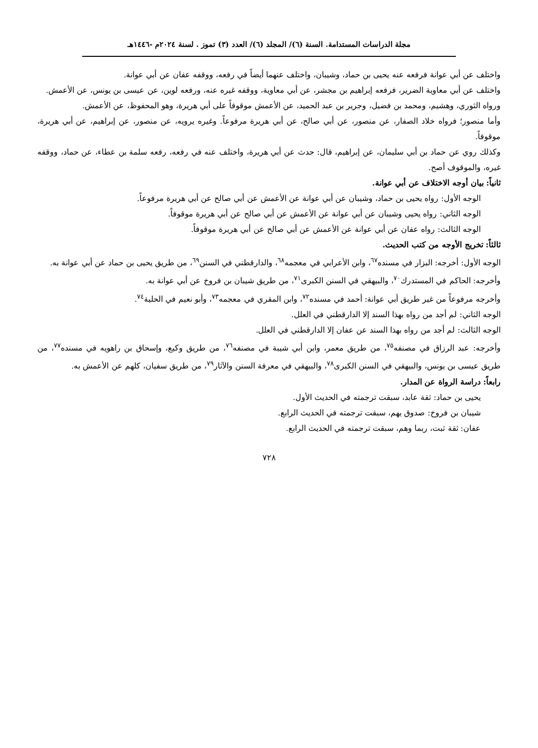مجلة الدراسات المستدامة. السنة (٦)/ المجلد (٦)/ العدد (٣) تموز . لسنة ٢٠٢٤م -١٤٤٦هـ
واختلف عن أبي عوانة فرفعه عنه يحيى بن حماد، وشيبان، واختلف عنهما أيضاً في رفعه، ووقفه عفان عن أبي عوانة.
واختلف عن أبي معاوية الضرير، فرفعه إبراهيم بن مجشر، عن أبي معاوية، ووقفه غيره عنه، ورفعه لوين، عن عيسى بن يونس، عن الأعمش.
ورواه الثوري، وهشيم، ومحمد بن فضيل، وجرير بن عبد الحميد، عن الأعمش موقوفاً على أبي هريرة، وهو المحفوظ، عن الأعمش.
وأما منصور؛ فرواه خلاد الصفار، عن منصور، عن أبي صالح، عن أبي هريرة مرفوعاً. وغيره يرويه، عن منصور، عن إبراهيم، عن أبي هريرة، موقوفاً.
وكذلك روي عن حماد بن أبي سليمان، عن إبراهيم، قال: حدث عن أبي هريرة، واختلف عنه في رفعه، رفعه سلمة بن عطاء، عن حماد، ووقفه غيره، والموقوف أصح.
ثانياً: بيان أوجه الاختلاف عن أبي عوانة.
الوجه الأول: رواه يحيى بن حماد، وشيبان عن أبي عوانة عن الأعمش عن أبي صالح عن أبي هريرة مرفوعاً.
الوجه الثاني: رواه يحيى وشيبان عن أبي عوانة عن الأعمش عن أبي صالح عن أبي هريرة موقوفاً.
الوجه الثالث: رواه عفان عن أبي عوانة عن الأعمش عن أبي صالح عن أبي هريرة موقوفاً.
ثالثاً: تخريج الأوجه من كتب الحديث.
الوجه الأول: أخرجه: البزار في مسنده<sup>٦٧</sup>، وابن الأعرابي في معجمه<sup>٦٨</sup>، والدارقطني في السنن<sup>٦٩</sup>، من طريق يحيى بن حماد عن أبي عوانة به.
وأخرجه: الحاكم في المستدرك<sup>٧٠</sup>، والبيهقي في السنن الكبرى<sup>٧١</sup>، من طريق شيبان بن فروخ عن أبي عوانة به.
وأخرجه مرفوعاً من غير طريق أبي عوانة: أحمد في مسنده<sup>٧٢</sup>، وابن المقري في معجمه<sup>٧٣</sup>، وأبو نعيم في الحلية<sup>٧٤</sup>.
الوجه الثاني: لم أجد من رواه بهذا السند إلا الدارقطني في العلل.
الوجه الثالث: لم أجد من رواه بهذا السند عن عفان إلا الدارقطني في العلل.
وأخرجه: عبد الرزاق في مصنفه<sup>٧٥</sup>، من طريق معمر، وابن أبي شيبة في مصنفه<sup>٧٦</sup>، من طريق وكيع، وإسحاق بن راهويه في مسنده<sup>٧٧</sup>، من طريق عيسى بن يونس، والبيهقي في السنن الكبرى<sup>٧٨</sup>، والبيهقي في معرفة السنن والآثار<sup>٧٩</sup>، من طريق سفيان، كلهم عن الأعمش به.
رابعاً: دراسة الرواة عن المدار.
يحيى بن حماد: ثقة عابد، سبقت ترجمته في الحديث الأول.
شيبان بن فروخ: صدوق يهم، سبقت ترجمته في الحديث الرابع.
عفان: ثقة ثبت، ربما وهم، سبقت ترجمته في الحديث الرابع.
٧٢٨